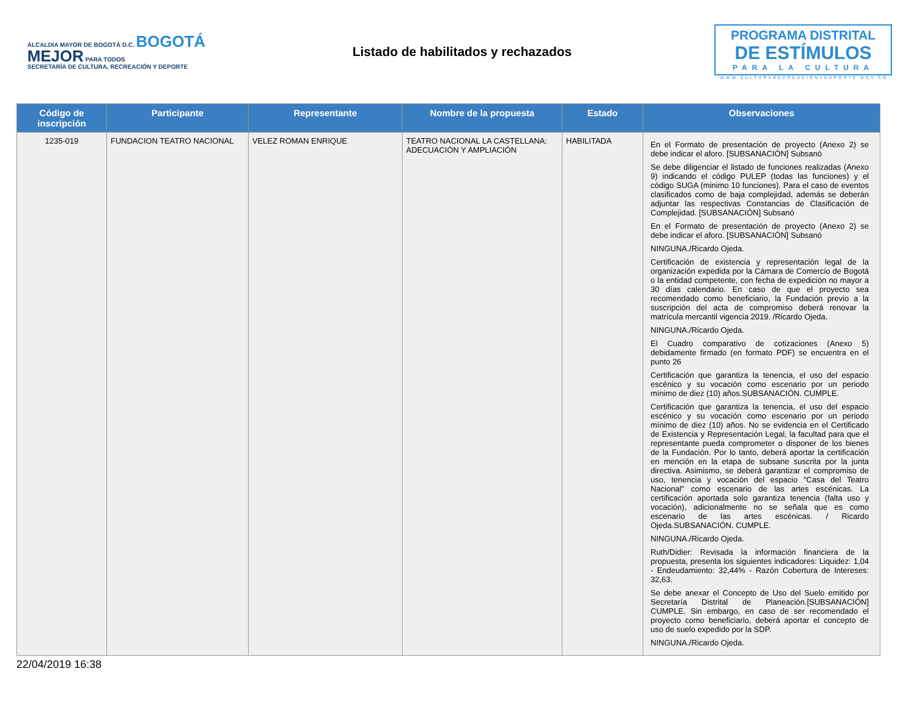ALCALDÍA MAYOR DE BOGOTÁ D.C. BOGOTÁ MEJOR PARA TODOS
SECRETARÍA DE CULTURA, RECREACIÓN Y DEPORTE
Listado de habilitados y rechazados
PROGRAMA DISTRITAL
DE ESTÍMULOS
PARA LA CULTURA
WWW.CULTURARECREACIONYDEPORTE.GOV.CO
| Código de inscripción | Participante | Representante | Nombre de la propuesta | Estado | Observaciones |
| --- | --- | --- | --- | --- | --- |
| 1235-019 | FUNDACION TEATRO NACIONAL | VELEZ ROMAN ENRIQUE | TEATRO NACIONAL LA CASTELLANA: ADECUACIÓN Y AMPLIACIÓN | HABILITADA | En el Formato de presentación de proyecto (Anexo 2) se debe indicar el aforo. [SUBSANACIÓN] Subsanó Se debe diligenciar el listado de funciones realizadas (Anexo 9) indicando el código PULEP (todas las funciones) y el código SUGA (minimo 10 funciones). Para el caso de eventos clasificados como de baja complejidad, además se deberán adjuntar las respectivas Constancias de Clasificación de Complejidad. [SUBSANACIÓN] Subsanó En el Formato de presentación de proyecto (Anexo 2) se debe indicar el aforo. [SUBSANACIÓN] Subsanó NINGUNA./Ricardo Ojeda. Certificación de existencia y representación legal de la organización expedida por la Cámara de Comercio de Bogotá o la entidad competente, con fecha de expedición no mayor a 30 días calendario. En caso de que el proyecto sea recomendado como beneficiario, la Fundación previo a la suscripción del acta de compromiso deberá renovar la matrícula mercantil vigencia 2019. /Ricardo Ojeda. NINGUNA./Ricardo Ojeda. El Cuadro comparativo de cotizaciones (Anexo 5) debidamente firmado (en formato PDF) se encuentra en el punto 26 Certificación que garantiza la tenencia, el uso del espacio escénico y su vocación como escenario por un periodo mínimo de diez (10) años.SUBSANACIÓN. CUMPLE. Certificación que garantiza la tenencia, el uso del espacio escénico y su vocación como escenario por un periodo mínimo de diez (10) años. No se evidencia en el Certificado de Existencia y Representación Legal, la facultad para que el representante pueda comprometer o disponer de los bienes de la Fundación. Por lo tanto, deberá aportar la certificación en mención en la etapa de subsane suscrita por la junta directiva. Asimismo, se deberá garantizar el compromiso de uso, tenencia y vocación del espacio "Casa del Teatro Nacional" como escenario de las artes escénicas. La certificación aportada solo garantiza tenencia (falta uso y vocación), adicionalmente no se señala que es como escenario de las artes escénicas. / Ricardo Ojeda.SUBSANACIÓN. CUMPLE. NINGUNA./Ricardo Ojeda. Ruth/Didier: Revisada la información financiera de la propuesta, presenta los siguientes indicadores: Liquidez: 1,04 - Endeudamiento: 32,44% - Razón Cobertura de Intereses: 32,63. Se debe anexar el Concepto de Uso del Suelo emitido por Secretaría Distrital de Planeación.[SUBSANACIÓN] CUMPLE. Sin embargo, en caso de ser recomendado el proyecto como beneficiario, deberá aportar el concepto de uso de suelo expedido por la SDP. NINGUNA./Ricardo Ojeda. |
22/04/2019 16:38